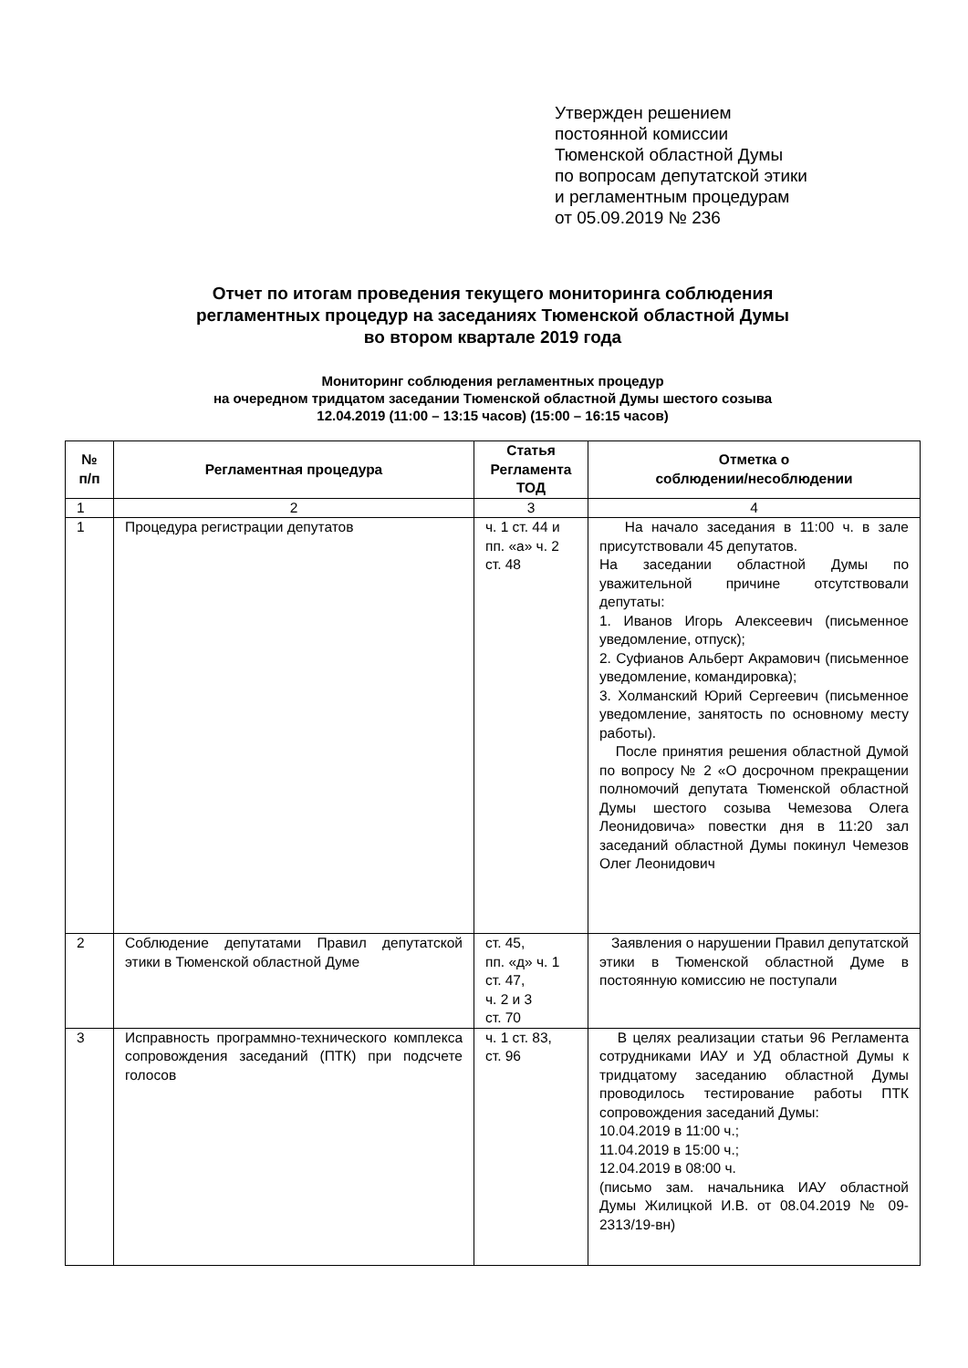Утвержден решением
постоянной комиссии
Тюменской областной Думы
по вопросам депутатской этики
и регламентным процедурам
от 05.09.2019 № 236
Отчет по итогам проведения текущего мониторинга соблюдения
регламентных процедур на заседаниях Тюменской областной Думы
во втором квартале 2019 года
Мониторинг соблюдения регламентных процедур
на очередном тридцатом заседании Тюменской областной Думы шестого созыва
12.04.2019 (11:00 – 13:15 часов) (15:00 – 16:15 часов)
| № п/п | Регламентная процедура | Статья Регламента ТОД | Отметка о соблюдении/несоблюдении |
| --- | --- | --- | --- |
| 1 | 2 | 3 | 4 |
| 1 | Процедура регистрации депутатов | ч. 1 ст. 44 и пп. «а» ч. 2 ст. 48 | На начало заседания в 11:00 ч. в зале присутствовали 45 депутатов. На заседании областной Думы по уважительной причине отсутствовали депутаты: 1. Иванов Игорь Алексеевич (письменное уведомление, отпуск); 2. Суфианов Альберт Акрамович (письменное уведомление, командировка); 3. Холманский Юрий Сергеевич (письменное уведомление, занятость по основному месту работы). После принятия решения областной Думой по вопросу № 2 «О досрочном прекращении полномочий депутата Тюменской областной Думы шестого созыва Чемезова Олега Леонидовича» повестки дня в 11:20 зал заседаний областной Думы покинул Чемезов Олег Леонидович |
| 2 | Соблюдение депутатами Правил депутатской этики в Тюменской областной Думе | ст. 45, пп. «д» ч. 1 ст. 47, ч. 2 и 3 ст. 70 | Заявления о нарушении Правил депутатской этики в Тюменской областной Думе в постоянную комиссию не поступали |
| 3 | Исправность программно-технического комплекса сопровождения заседаний (ПТК) при подсчете голосов | ч. 1 ст. 83, ст. 96 | В целях реализации статьи 96 Регламента сотрудниками ИАУ и УД областной Думы к тридцатому заседанию областной Думы проводилось тестирование работы ПТК сопровождения заседаний Думы: 10.04.2019 в 11:00 ч.; 11.04.2019 в 15:00 ч.; 12.04.2019 в 08:00 ч. (письмо зам. начальника ИАУ областной Думы Жилицкой И.В. от 08.04.2019 № 09-2313/19-вн) |